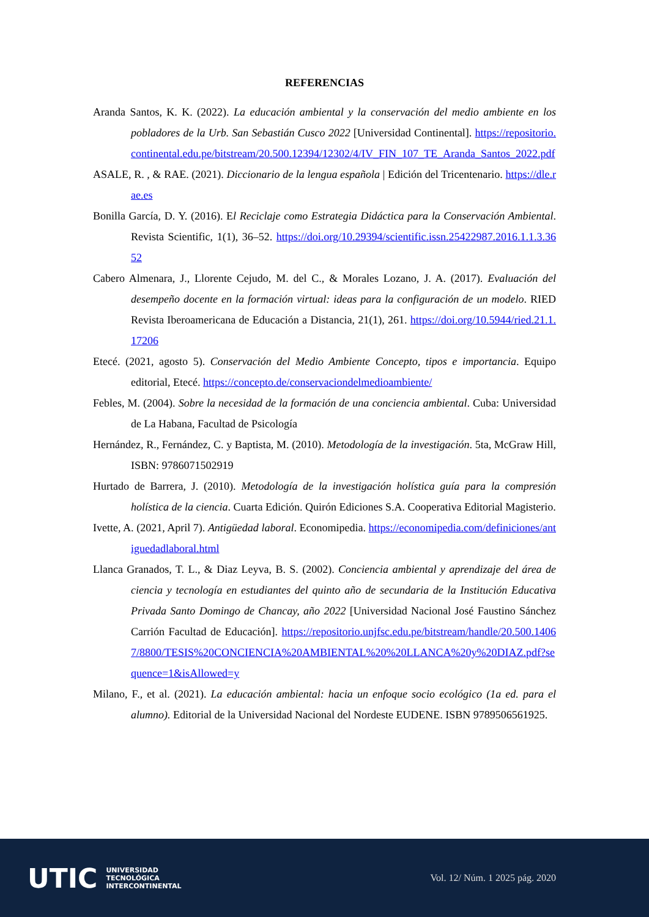REFERENCIAS
Aranda Santos, K. K. (2022). La educación ambiental y la conservación del medio ambiente en los pobladores de la Urb. San Sebastián Cusco 2022 [Universidad Continental]. https://repositorio.continental.edu.pe/bitstream/20.500.12394/12302/4/IV_FIN_107_TE_Aranda_Santos_2022.pdf
ASALE, R. , & RAE. (2021). Diccionario de la lengua española | Edición del Tricentenario. https://dle.rae.es
Bonilla García, D. Y. (2016). El Reciclaje como Estrategia Didáctica para la Conservación Ambiental. Revista Scientific, 1(1), 36–52. https://doi.org/10.29394/scientific.issn.25422987.2016.1.1.3.3652
Cabero Almenara, J., Llorente Cejudo, M. del C., & Morales Lozano, J. A. (2017). Evaluación del desempeño docente en la formación virtual: ideas para la configuración de un modelo. RIED Revista Iberoamericana de Educación a Distancia, 21(1), 261. https://doi.org/10.5944/ried.21.1.17206
Etecé. (2021, agosto 5). Conservación del Medio Ambiente Concepto, tipos e importancia. Equipo editorial, Etecé. https://concepto.de/conservaciondelmedioambiente/
Febles, M. (2004). Sobre la necesidad de la formación de una conciencia ambiental. Cuba: Universidad de La Habana, Facultad de Psicología
Hernández, R., Fernández, C. y Baptista, M. (2010). Metodología de la investigación. 5ta, McGraw Hill, ISBN: 9786071502919
Hurtado de Barrera, J. (2010). Metodología de la investigación holística guía para la compresión holística de la ciencia. Cuarta Edición. Quirón Ediciones S.A. Cooperativa Editorial Magisterio.
Ivette, A. (2021, April 7). Antigüedad laboral. Economipedia. https://economipedia.com/definiciones/antiguedadlaboral.html
Llanca Granados, T. L., & Diaz Leyva, B. S. (2002). Conciencia ambiental y aprendizaje del área de ciencia y tecnología en estudiantes del quinto año de secundaria de la Institución Educativa Privada Santo Domingo de Chancay, año 2022 [Universidad Nacional José Faustino Sánchez Carrión Facultad de Educación]. https://repositorio.unjfsc.edu.pe/bitstream/handle/20.500.14067/8800/TESIS%20CONCIENCIA%20AMBIENTAL%20%20LLANCA%20y%20DIAZ.pdf?sequence=1&isAllowed=y
Milano, F., et al. (2021). La educación ambiental: hacia un enfoque socio ecológico (1a ed. para el alumno). Editorial de la Universidad Nacional del Nordeste EUDENE. ISBN 9789506561925.
UTIC UNIVERSIDAD
TECNOLÓGICA
INTERCONTINENTAL
Vol. 12/ Núm. 1 2025 pág. 2020